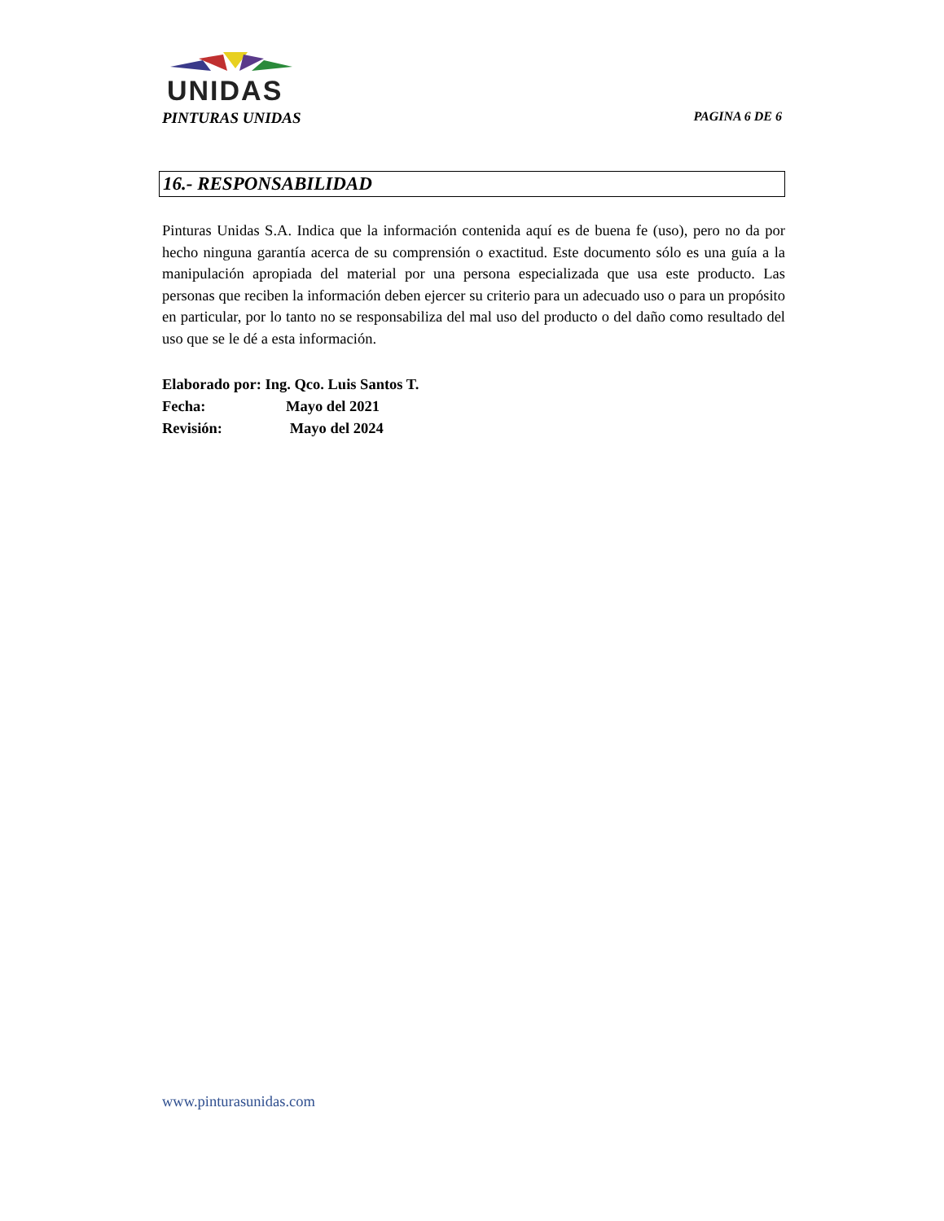UNIDAS
PINTURAS UNIDAS PAGINA 6 DE 6
16.- RESPONSABILIDAD
Pinturas Unidas S.A. Indica que la información contenida aquí es de buena fe (uso), pero no da por hecho ninguna garantía acerca de su comprensión o exactitud. Este documento sólo es una guía a la manipulación apropiada del material por una persona especializada que usa este producto. Las personas que reciben la información deben ejercer su criterio para un adecuado uso o para un propósito en particular, por lo tanto no se responsabiliza del mal uso del producto o del daño como resultado del uso que se le dé a esta información.
Elaborado por: Ing. Qco. Luis Santos T.
Fecha: Mayo del 2021
Revisión: Mayo del 2024
www.pinturasunidas.com